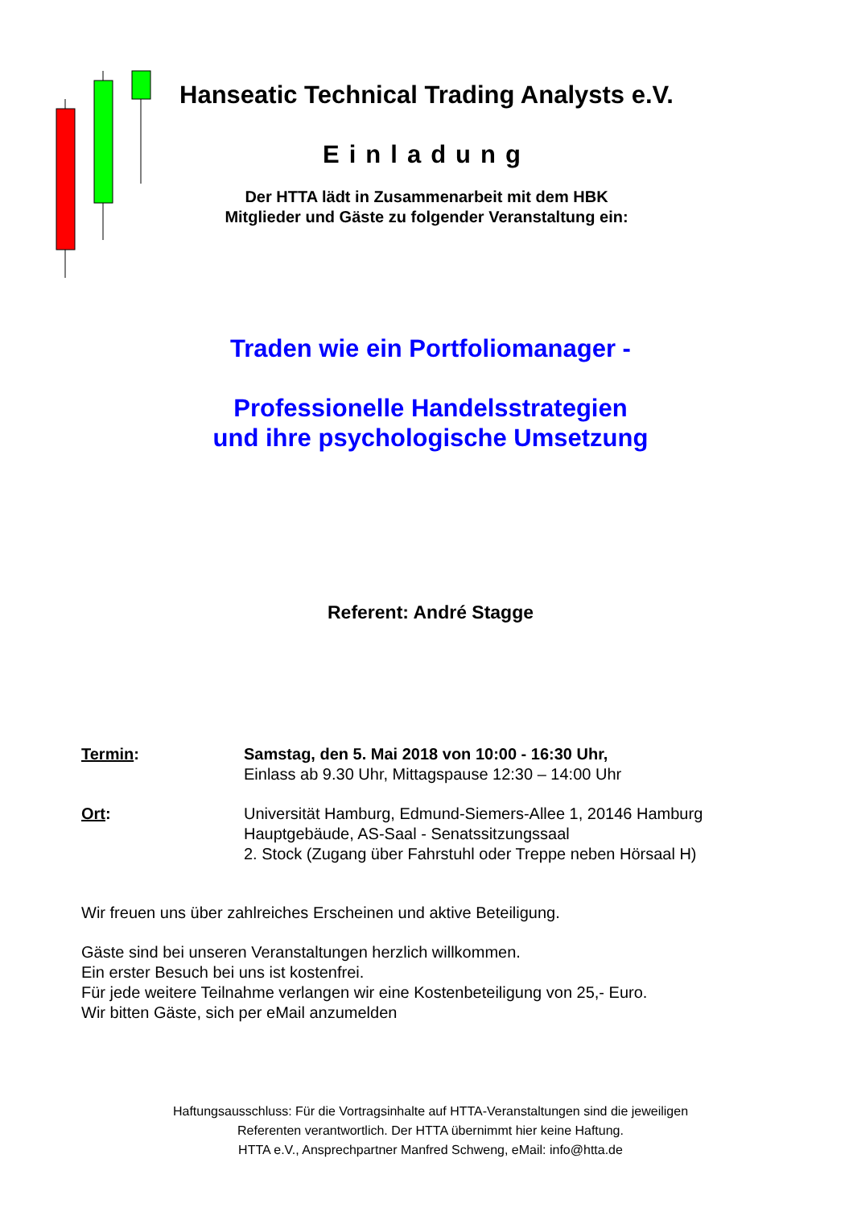Hanseatic Technical Trading Analysts e.V.
Einladung
Der HTTA lädt in Zusammenarbeit mit dem HBK
Mitglieder und Gäste zu folgender Veranstaltung ein:
Traden wie ein Portfoliomanager -
Professionelle Handelsstrategien
und ihre psychologische Umsetzung
Referent: André Stagge
Termin: Samstag, den 5. Mai 2018 von 10:00 - 16:30 Uhr,
Einlass ab 9.30 Uhr, Mittagspause 12:30 – 14:00 Uhr
Ort: Universität Hamburg, Edmund-Siemers-Allee 1, 20146 Hamburg
Hauptgebäude, AS-Saal - Senatssitzungssaal
2. Stock (Zugang über Fahrstuhl oder Treppe neben Hörsaal H)
Wir freuen uns über zahlreiches Erscheinen und aktive Beteiligung.
Gäste sind bei unseren Veranstaltungen herzlich willkommen.
Ein erster Besuch bei uns ist kostenfrei.
Für jede weitere Teilnahme verlangen wir eine Kostenbeteiligung von 25,- Euro.
Wir bitten Gäste, sich per eMail anzumelden
Haftungsausschluss: Für die Vortragsinhalte auf HTTA-Veranstaltungen sind die jeweiligen
Referenten verantwortlich. Der HTTA übernimmt hier keine Haftung.
HTTA e.V., Ansprechpartner Manfred Schweng, eMail: info@htta.de